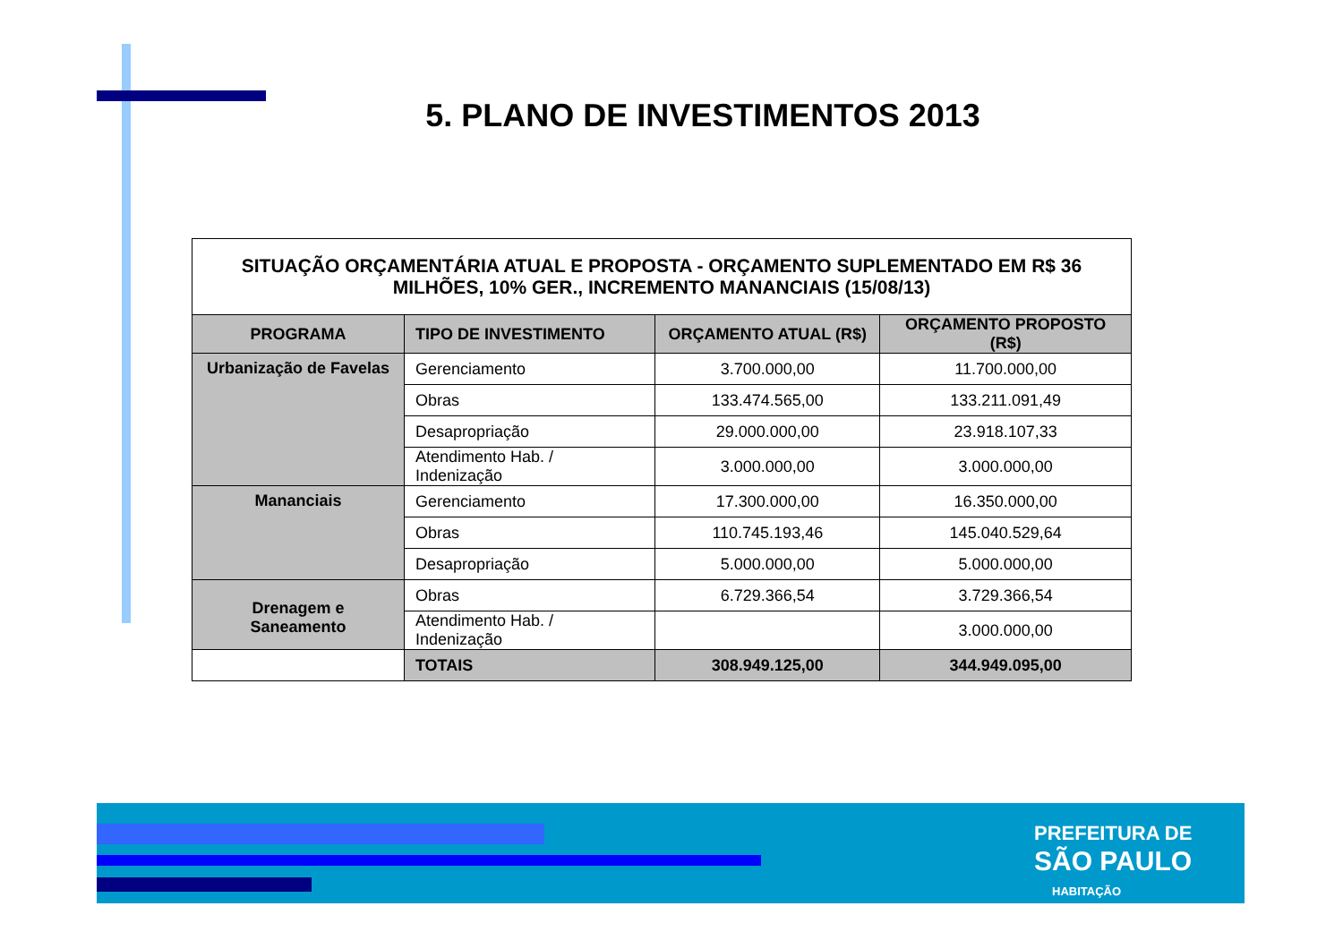5. PLANO DE INVESTIMENTOS 2013
| SITUAÇÃO ORÇAMENTÁRIA ATUAL E PROPOSTA - ORÇAMENTO SUPLEMENTADO EM R$ 36 MILHÕES, 10% GER., INCREMENTO MANANCIAIS (15/08/13) | | | |
| PROGRAMA | TIPO DE INVESTIMENTO | ORÇAMENTO ATUAL (R$) | ORÇAMENTO PROPOSTO (R$) |
| Urbanização de Favelas | Gerenciamento | 3.700.000,00 | 11.700.000,00 |
| | Obras | 133.474.565,00 | 133.211.091,49 |
| | Desapropriação | 29.000.000,00 | 23.918.107,33 |
| | Atendimento Hab. / Indenização | 3.000.000,00 | 3.000.000,00 |
| Mananciais | Gerenciamento | 17.300.000,00 | 16.350.000,00 |
| | Obras | 110.745.193,46 | 145.040.529,64 |
| | Desapropriação | 5.000.000,00 | 5.000.000,00 |
| Drenagem e Saneamento | Obras | 6.729.366,54 | 3.729.366,54 |
| | Atendimento Hab. / Indenização | | 3.000.000,00 |
| | TOTAIS | 308.949.125,00 | 344.949.095,00 |
PREFEITURA DE
SÃO PAULO
HABITAÇÃO